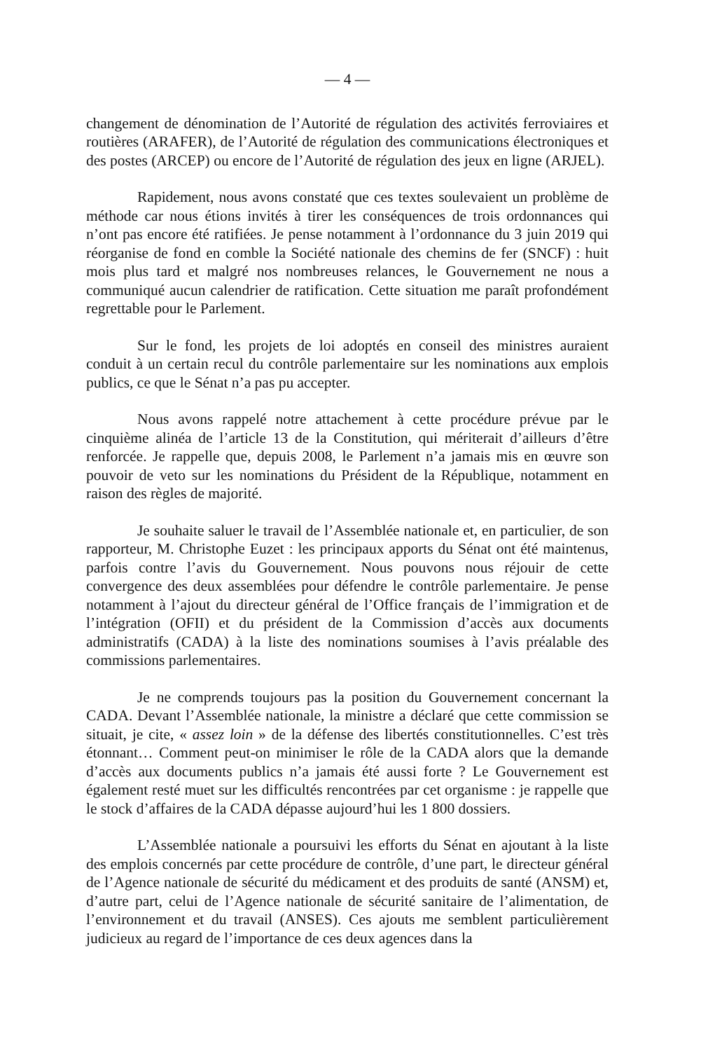— 4 —
changement de dénomination de l’Autorité de régulation des activités ferroviaires et routières (ARAFER), de l’Autorité de régulation des communications électroniques et des postes (ARCEP) ou encore de l’Autorité de régulation des jeux en ligne (ARJEL).
Rapidement, nous avons constaté que ces textes soulevaient un problème de méthode car nous étions invités à tirer les conséquences de trois ordonnances qui n’ont pas encore été ratifiées. Je pense notamment à l’ordonnance du 3 juin 2019 qui réorganise de fond en comble la Société nationale des chemins de fer (SNCF) : huit mois plus tard et malgré nos nombreuses relances, le Gouvernement ne nous a communiqué aucun calendrier de ratification. Cette situation me paraît profondément regrettable pour le Parlement.
Sur le fond, les projets de loi adoptés en conseil des ministres auraient conduit à un certain recul du contrôle parlementaire sur les nominations aux emplois publics, ce que le Sénat n’a pas pu accepter.
Nous avons rappelé notre attachement à cette procédure prévue par le cinquième alinéa de l’article 13 de la Constitution, qui mériterait d’ailleurs d’être renforcée. Je rappelle que, depuis 2008, le Parlement n’a jamais mis en œuvre son pouvoir de veto sur les nominations du Président de la République, notamment en raison des règles de majorité.
Je souhaite saluer le travail de l’Assemblée nationale et, en particulier, de son rapporteur, M. Christophe Euzet : les principaux apports du Sénat ont été maintenus, parfois contre l’avis du Gouvernement. Nous pouvons nous réjouir de cette convergence des deux assemblées pour défendre le contrôle parlementaire. Je pense notamment à l’ajout du directeur général de l’Office français de l’immigration et de l’intégration (OFII) et du président de la Commission d’accès aux documents administratifs (CADA) à la liste des nominations soumises à l’avis préalable des commissions parlementaires.
Je ne comprends toujours pas la position du Gouvernement concernant la CADA. Devant l’Assemblée nationale, la ministre a déclaré que cette commission se situait, je cite, « assez loin » de la défense des libertés constitutionnelles. C’est très étonnant… Comment peut-on minimiser le rôle de la CADA alors que la demande d’accès aux documents publics n’a jamais été aussi forte ? Le Gouvernement est également resté muet sur les difficultés rencontrées par cet organisme : je rappelle que le stock d’affaires de la CADA dépasse aujourd’hui les 1 800 dossiers.
L’Assemblée nationale a poursuivi les efforts du Sénat en ajoutant à la liste des emplois concernés par cette procédure de contrôle, d’une part, le directeur général de l’Agence nationale de sécurité du médicament et des produits de santé (ANSM) et, d’autre part, celui de l’Agence nationale de sécurité sanitaire de l’alimentation, de l’environnement et du travail (ANSES). Ces ajouts me semblent particulièrement judicieux au regard de l’importance de ces deux agences dans la